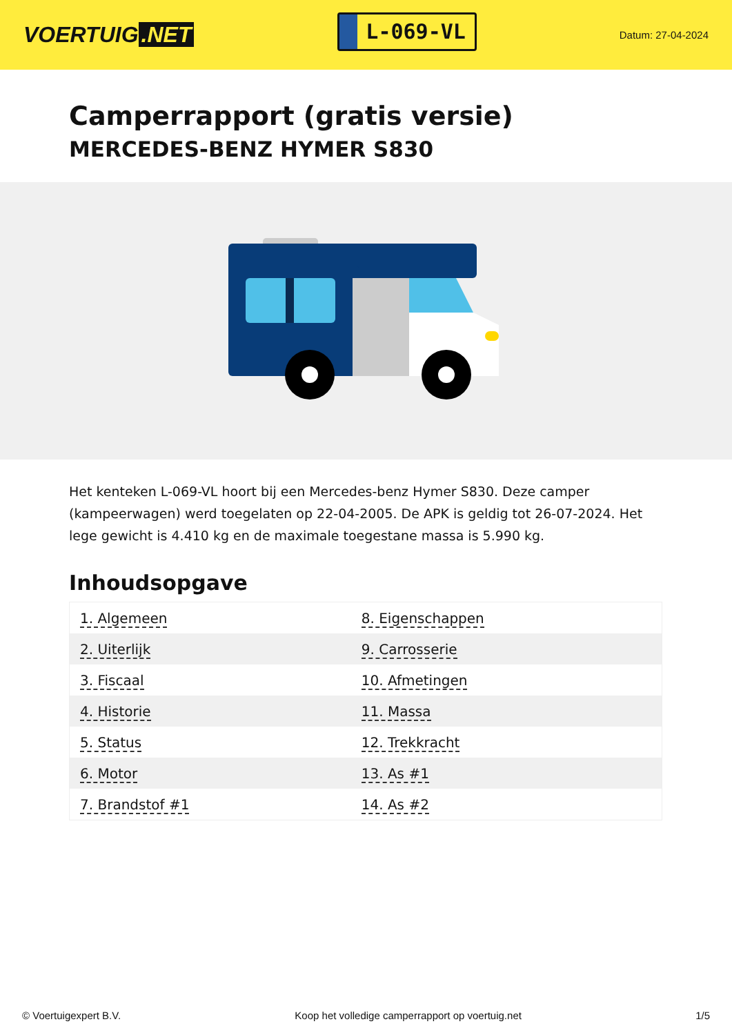VOERTUIG.NET
L-069-VL
Datum: 27-04-2024
Camperrapport (gratis versie)
MERCEDES-BENZ HYMER S830
Het kenteken L-069-VL hoort bij een Mercedes-benz Hymer S830. Deze camper (kampeerwagen) werd toegelaten op 22-04-2005. De APK is geldig tot 26-07-2024. Het lege gewicht is 4.410 kg en de maximale toegestane massa is 5.990 kg.
Inhoudsopgave
| 1. Algemeen | 8. Eigenschappen |
| 2. Uiterlijk | 9. Carrosserie |
| 3. Fiscaal | 10. Afmetingen |
| 4. Historie | 11. Massa |
| 5. Status | 12. Trekkracht |
| 6. Motor | 13. As #1 |
| 7. Brandstof #1 | 14. As #2 |
© Voertuigexpert B.V. Koop het volledige camperrapport op voertuig.net
1/5